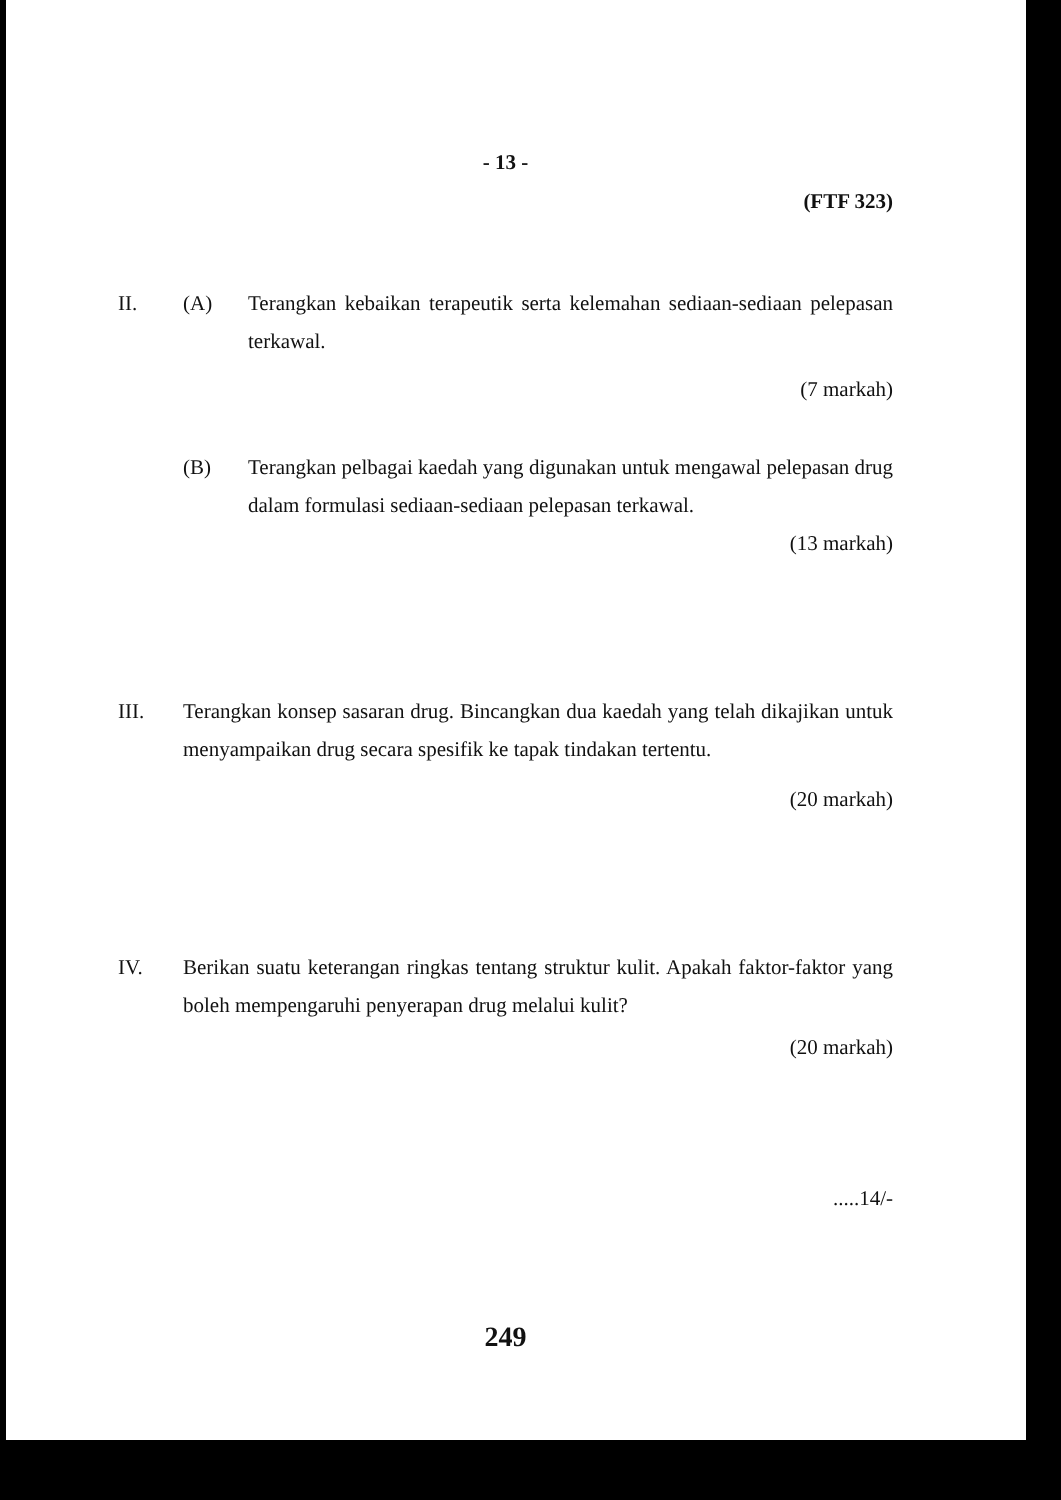- 13 -
(FTF 323)
II. (A) Terangkan kebaikan terapeutik serta kelemahan sediaan-sediaan pelepasan terkawal.
(7 markah)
(B) Terangkan pelbagai kaedah yang digunakan untuk mengawal pelepasan drug dalam formulasi sediaan-sediaan pelepasan terkawal.
(13 markah)
III. Terangkan konsep sasaran drug. Bincangkan dua kaedah yang telah dikajikan untuk menyampaikan drug secara spesifik ke tapak tindakan tertentu.
(20 markah)
IV. Berikan suatu keterangan ringkas tentang struktur kulit. Apakah faktor-faktor yang boleh mempengaruhi penyerapan drug melalui kulit?
(20 markah)
.....14/-
249